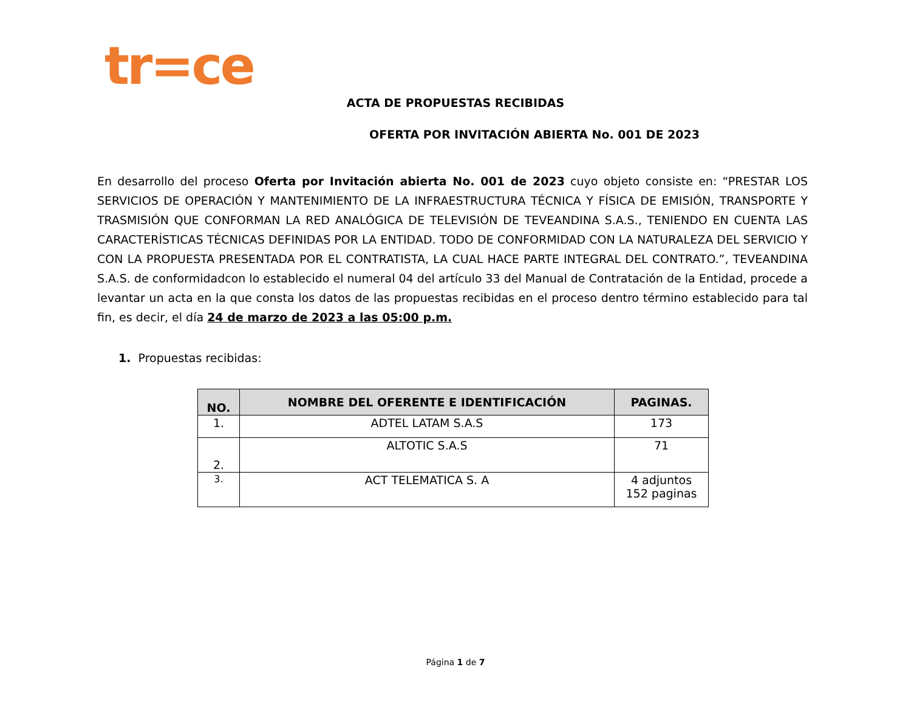tr=ce
ACTA DE PROPUESTAS RECIBIDAS
OFERTA POR INVITACIÓN ABIERTA No. 001 DE 2023
En desarrollo del proceso Oferta por Invitación abierta No. 001 de 2023 cuyo objeto consiste en: “PRESTAR LOS SERVICIOS DE OPERACIÓN Y MANTENIMIENTO DE LA INFRAESTRUCTURA TÉCNICA Y FÍSICA DE EMISIÓN, TRANSPORTE Y TRASMISIÓN QUE CONFORMAN LA RED ANALÓGICA DE TELEVISIÓN DE TEVEANDINA S.A.S., TENIENDO EN CUENTA LAS CARACTERÍSTICAS TÉCNICAS DEFINIDAS POR LA ENTIDAD. TODO DE CONFORMIDAD CON LA NATURALEZA DEL SERVICIO Y CON LA PROPUESTA PRESENTADA POR EL CONTRATISTA, LA CUAL HACE PARTE INTEGRAL DEL CONTRATO.”, TEVEANDINA S.A.S. de conformidadcon lo establecido el numeral 04 del artículo 33 del Manual de Contratación de la Entidad, procede a levantar un acta en la que consta los datos de las propuestas recibidas en el proceso dentro término establecido para tal fin, es decir, el día 24 de marzo de 2023 a las 05:00 p.m.
1. Propuestas recibidas:
| NO. | NOMBRE DEL OFERENTE E IDENTIFICACIÓN | PAGINAS. |
| --- | --- | --- |
| 1. | ADTEL LATAM S.A.S | 173 |
| 2. | ALTOTIC S.A.S | 71 |
| 3. | ACT TELEMATICA S. A | 4 adjuntos 152 paginas |
Página 1 de 7